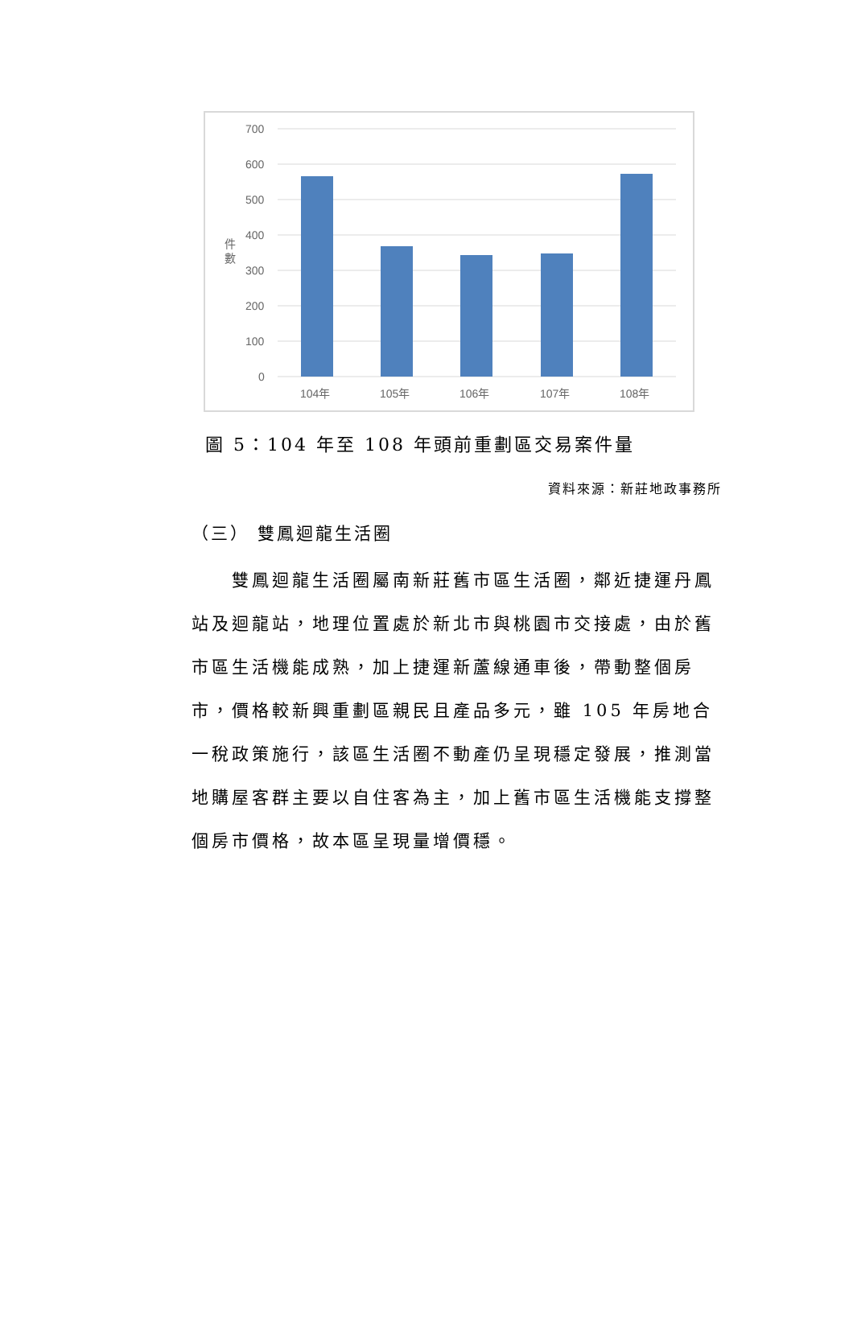700
600
500
400
300
200
100
0
件
數
104年
105年
106年
107年
108年
圖 5：104 年至 108 年頭前重劃區交易案件量
資料來源：新莊地政事務所
（三） 雙鳳迴龍生活圈
雙鳳迴龍生活圈屬南新莊舊市區生活圈，鄰近捷運丹鳳站及迴龍站，地理位置處於新北市與桃園市交接處，由於舊市區生活機能成熟，加上捷運新蘆線通車後，帶動整個房市，價格較新興重劃區親民且產品多元，雖 105 年房地合一稅政策施行，該區生活圈不動產仍呈現穩定發展，推測當地購屋客群主要以自住客為主，加上舊市區生活機能支撐整個房市價格，故本區呈現量增價穩。